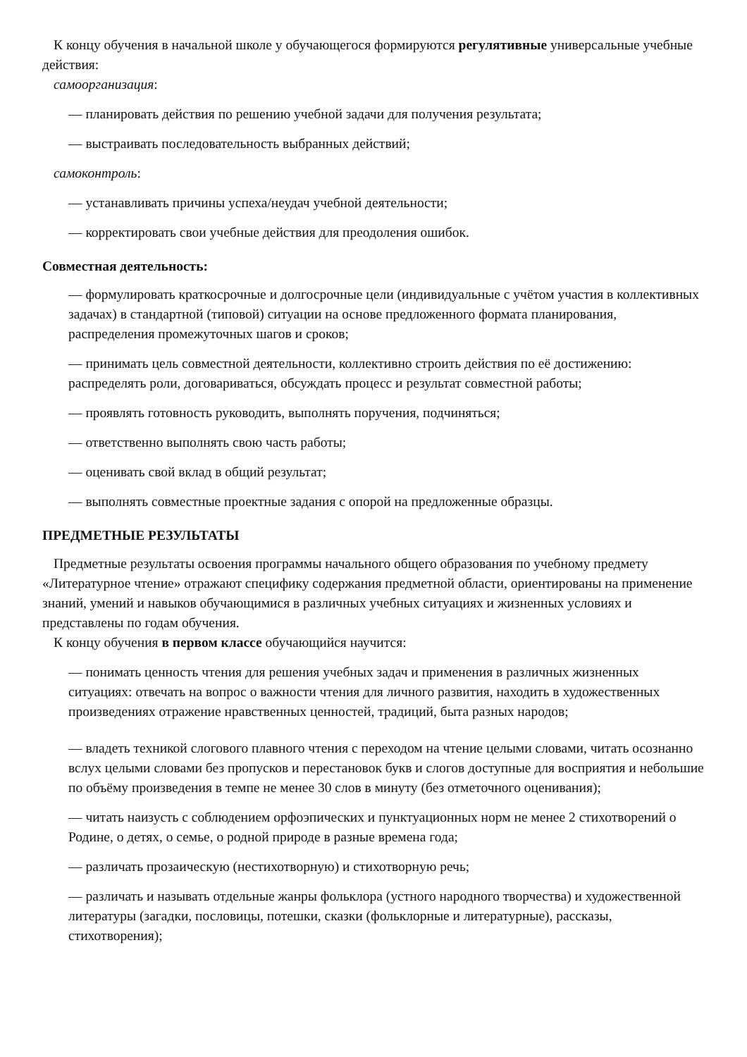К концу обучения в начальной школе у обучающегося формируются регулятивные универсальные учебные действия:
самоорганизация:
— планировать действия по решению учебной задачи для получения результата;
— выстраивать последовательность выбранных действий;
самоконтроль:
— устанавливать причины успеха/неудач учебной деятельности;
— корректировать свои учебные действия для преодоления ошибок.
Совместная деятельность:
— формулировать краткосрочные и долгосрочные цели (индивидуальные с учётом участия в коллективных задачах) в стандартной (типовой) ситуации на основе предложенного формата планирования, распределения промежуточных шагов и сроков;
— принимать цель совместной деятельности, коллективно строить действия по её достижению: распределять роли, договариваться, обсуждать процесс и результат совместной работы;
— проявлять готовность руководить, выполнять поручения, подчиняться;
— ответственно выполнять свою часть работы;
— оценивать свой вклад в общий результат;
— выполнять совместные проектные задания с опорой на предложенные образцы.
ПРЕДМЕТНЫЕ РЕЗУЛЬТАТЫ
Предметные результаты освоения программы начального общего образования по учебному предмету «Литературное чтение» отражают специфику содержания предметной области, ориентированы на применение знаний, умений и навыков обучающимися в различных учебных ситуациях и жизненных условиях и представлены по годам обучения.
К концу обучения в первом классе обучающийся научится:
— понимать ценность чтения для решения учебных задач и применения в различных жизненных ситуациях: отвечать на вопрос о важности чтения для личного развития, находить в художественных произведениях отражение нравственных ценностей, традиций, быта разных народов;
— владеть техникой слогового плавного чтения с переходом на чтение целыми словами, читать осознанно вслух целыми словами без пропусков и перестановок букв и слогов доступные для восприятия и небольшие по объёму произведения в темпе не менее 30 слов в минуту (без отметочного оценивания);
— читать наизусть с соблюдением орфоэпических и пунктуационных норм не менее 2 стихотворений о Родине, о детях, о семье, о родной природе в разные времена года;
— различать прозаическую (нестихотворную) и стихотворную речь;
— различать и называть отдельные жанры фольклора (устного народного творчества) и художественной литературы (загадки, пословицы, потешки, сказки (фольклорные и литературные), рассказы, стихотворения);